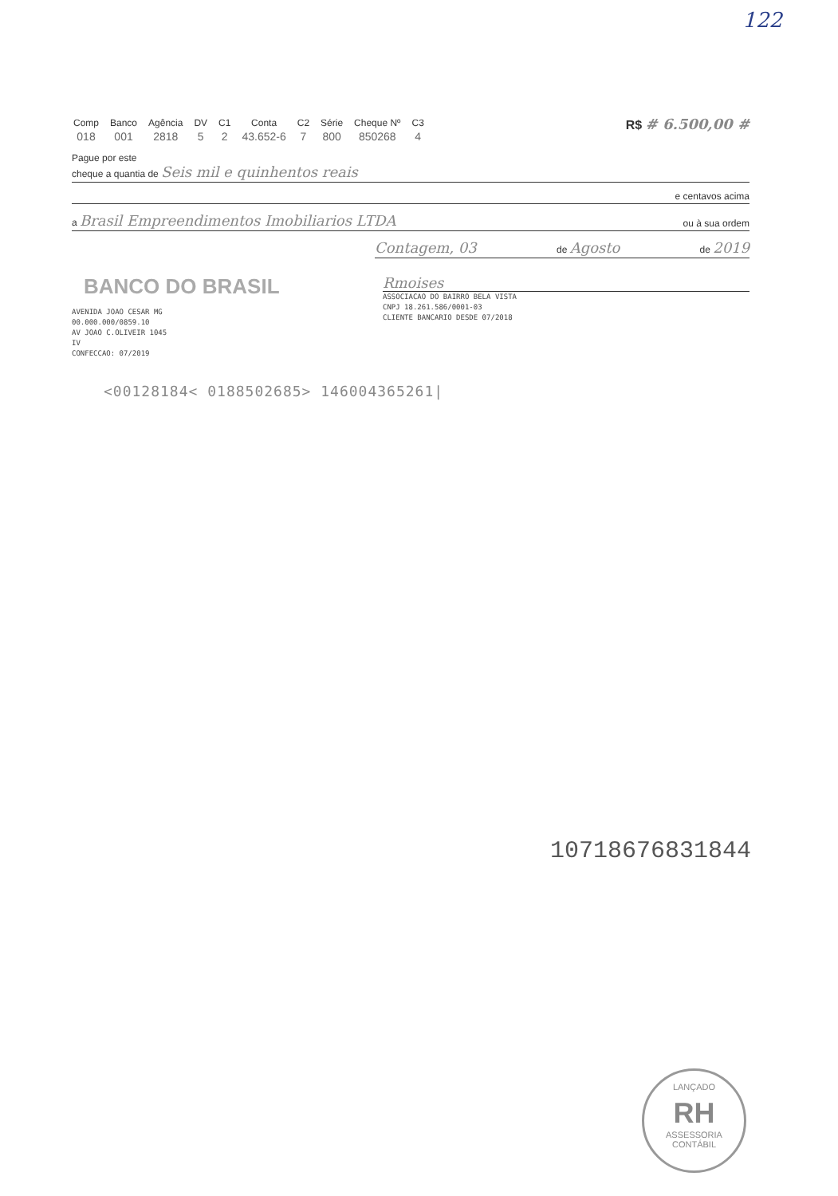122
| Comp | Banco | Agência | DV | C1 | Conta | C2 | Série | Cheque Nº | C3 |
| 018 | 001 | 2818 | 5 | 2 | 43.652-6 | 7 | 800 | 850268 | 4 |
R$ # 6.500,00 #
Pague por este
cheque a quantia de Seis mil e quinhentos reais
e centavos acima
a Brasil Empreendimentos Imobiliarios LTDA ou à sua ordem
Contagem, 03 de Agosto de 2019
BANCO DO BRASIL
AVENIDA JOAO CESAR MG
00.000.000/0859.10
AV JOAO C.OLIVEIR 1045
IV
CONFECCAO: 07/2019
Rmoises
ASSOCIACAO DO BAIRRO BELA VISTA
CNPJ 18.261.586/0001-03
CLIENTE BANCARIO DESDE 07/2018
<00128184< 0188502685> 146004365261|
1071867683184​4
LANÇADO
RH
ASSESSORIA
CONTÁBIL